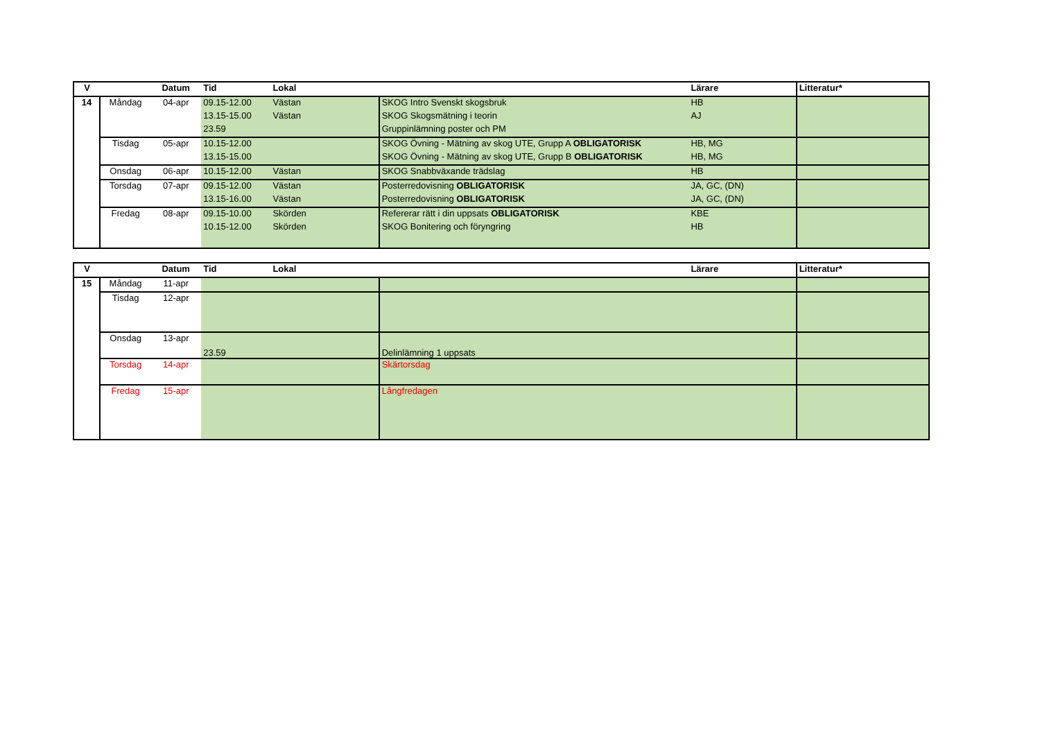| V | | Datum | Tid | Lokal | | Lärare | Litteratur* |
| --- | --- | --- | --- | --- | --- | --- | --- |
| 14 | Måndag | 04-apr | 09.15-12.00 | Västan | SKOG Intro Svenskt skogsbruk | HB | |
| | | | 13.15-15.00 | Västan | SKOG Skogsmätning i teorin | AJ | |
| | | | 23.59 | | Gruppinlämning poster och PM | | |
| | Tisdag | 05-apr | 10.15-12.00 | | SKOG Övning - Mätning av skog UTE, Grupp A OBLIGATORISK | HB, MG | |
| | | | 13.15-15.00 | | SKOG Övning - Mätning av skog UTE, Grupp B OBLIGATORISK | HB, MG | |
| | Onsdag | 06-apr | 10.15-12.00 | Västan | SKOG Snabbväxande trädslag | HB | |
| | Torsdag | 07-apr | 09.15-12.00 | Västan | Posterredovisning OBLIGATORISK | JA, GC, (DN) | |
| | | | 13.15-16.00 | Västan | Posterredovisning OBLIGATORISK | JA, GC, (DN) | |
| | Fredag | 08-apr | 09.15-10.00 | Skörden | Refererar rätt i din uppsats OBLIGATORISK | KBE | |
| | | | 10.15-12.00 | Skörden | SKOG Bonitering och föryngring | HB | |
| V | | Datum | Tid | Lokal | | Lärare | Litteratur* |
| --- | --- | --- | --- | --- | --- | --- | --- |
| 15 | Måndag | 11-apr | | | | | |
| | Tisdag | 12-apr | | | | | |
| | Onsdag | 13-apr | 23.59 | | Delinlämning 1 uppsats | | |
| | Torsdag | 14-apr | | | Skärtorsdag | | |
| | Fredag | 15-apr | | | Långfredagen | | |